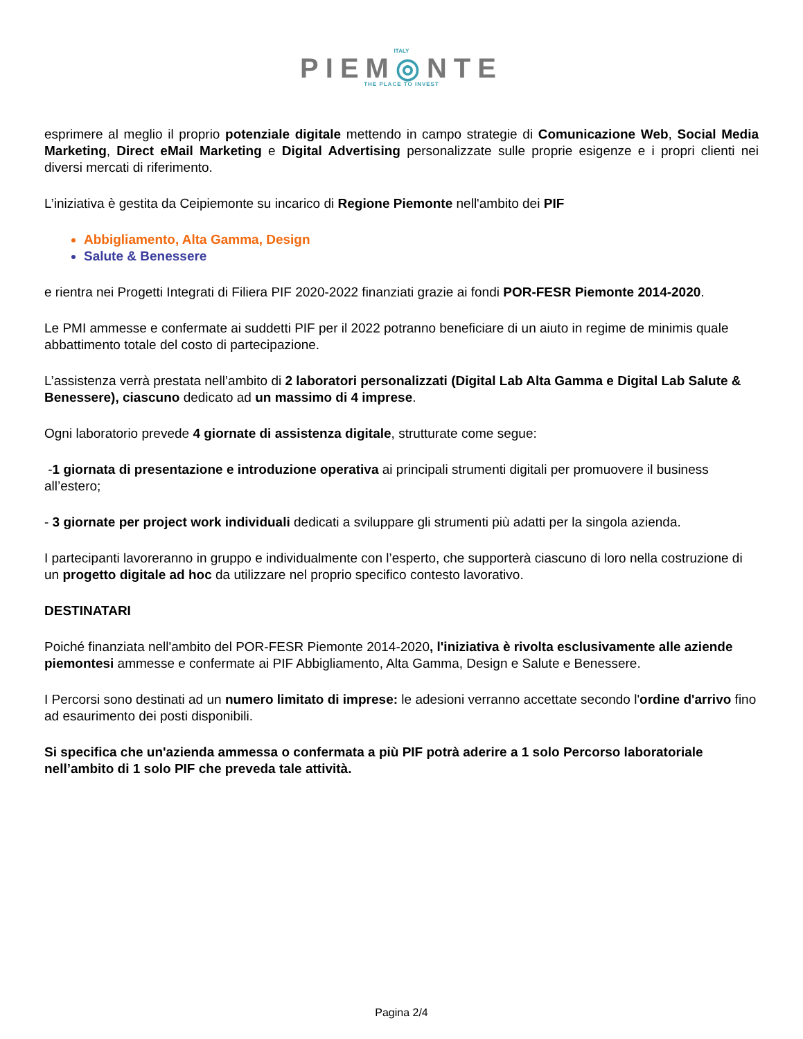ITALY
PIEM◎NTE
THE PLACE TO INVEST
esprimere al meglio il proprio potenziale digitale mettendo in campo strategie di Comunicazione Web, Social Media Marketing, Direct eMail Marketing e Digital Advertising personalizzate sulle proprie esigenze e i propri clienti nei diversi mercati di riferimento.
L’iniziativa è gestita da Ceipiemonte su incarico di Regione Piemonte nell'ambito dei PIF
Abbigliamento, Alta Gamma, Design
Salute & Benessere
e rientra nei Progetti Integrati di Filiera PIF 2020-2022 finanziati grazie ai fondi POR-FESR Piemonte 2014-2020.
Le PMI ammesse e confermate ai suddetti PIF per il 2022 potranno beneficiare di un aiuto in regime de minimis quale abbattimento totale del costo di partecipazione.
L’assistenza verrà prestata nell’ambito di 2 laboratori personalizzati (Digital Lab Alta Gamma e Digital Lab Salute & Benessere), ciascuno dedicato ad un massimo di 4 imprese.
Ogni laboratorio prevede 4 giornate di assistenza digitale, strutturate come segue:
-1 giornata di presentazione e introduzione operativa ai principali strumenti digitali per promuovere il business all’estero;
- 3 giornate per project work individuali dedicati a sviluppare gli strumenti più adatti per la singola azienda.
I partecipanti lavoreranno in gruppo e individualmente con l’esperto, che supporterà ciascuno di loro nella costruzione di un progetto digitale ad hoc da utilizzare nel proprio specifico contesto lavorativo.
DESTINATARI
Poiché finanziata nell'ambito del POR-FESR Piemonte 2014-2020, l'iniziativa è rivolta esclusivamente alle aziende piemontesi ammesse e confermate ai PIF Abbigliamento, Alta Gamma, Design e Salute e Benessere.
I Percorsi sono destinati ad un numero limitato di imprese: le adesioni verranno accettate secondo l'ordine d'arrivo fino ad esaurimento dei posti disponibili.
Si specifica che un'azienda ammessa o confermata a più PIF potrà aderire a 1 solo Percorso laboratoriale nell’ambito di 1 solo PIF che preveda tale attività.
Pagina 2/4